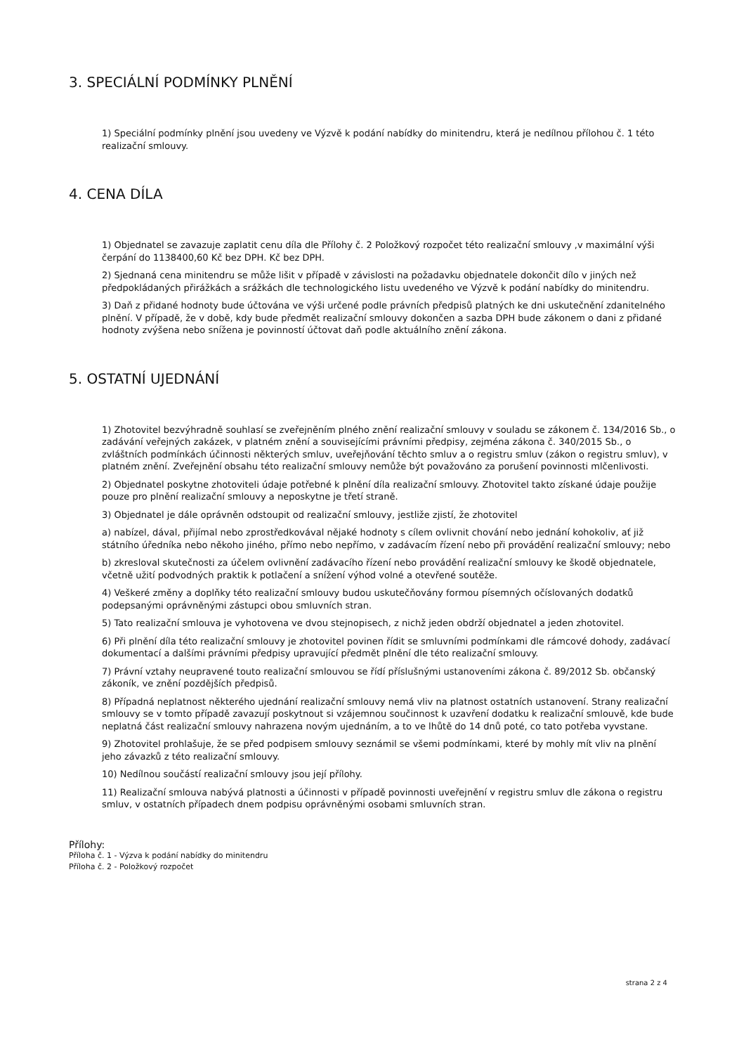3. SPECIÁLNÍ PODMÍNKY PLNĚNÍ
1) Speciální podmínky plnění jsou uvedeny ve Výzvě k podání nabídky do minitendru, která je nedílnou přílohou č. 1 této realizační smlouvy.
4. CENA DÍLA
1) Objednatel se zavazuje zaplatit cenu díla dle Přílohy č. 2 Položkový rozpočet této realizační smlouvy ,v maximální výši čerpání do 1138400,60 Kč bez DPH. Kč bez DPH.
2) Sjednaná cena minitendru se může lišit v případě v závislosti na požadavku objednatele dokončit dílo v jiných než předpokládaných přirážkách a srážkách dle technologického listu uvedeného ve Výzvě k podání nabídky do minitendru.
3) Daň z přidané hodnoty bude účtována ve výši určené podle právních předpisů platných ke dni uskutečnění zdanitelného plnění. V případě, že v době, kdy bude předmět realizační smlouvy dokončen a sazba DPH bude zákonem o dani z přidané hodnoty zvýšena nebo snížena je povinností účtovat daň podle aktuálního znění zákona.
5. OSTATNÍ UJEDNÁNÍ
1) Zhotovitel bezvýhradně souhlasí se zveřejněním plného znění realizační smlouvy v souladu se zákonem č. 134/2016 Sb., o zadávání veřejných zakázek, v platném znění a souvisejícími právními předpisy, zejména zákona č. 340/2015 Sb., o zvláštních podmínkách účinnosti některých smluv, uveřejňování těchto smluv a o registru smluv (zákon o registru smluv), v platném znění. Zveřejnění obsahu této realizační smlouvy nemůže být považováno za porušení povinnosti mlčenlivosti.
2) Objednatel poskytne zhotoviteli údaje potřebné k plnění díla realizační smlouvy. Zhotovitel takto získané údaje použije pouze pro plnění realizační smlouvy a neposkytne je třetí straně.
3) Objednatel je dále oprávněn odstoupit od realizační smlouvy, jestliže zjistí, že zhotovitel
a) nabízel, dával, přijímal nebo zprostředkovával nějaké hodnoty s cílem ovlivnit chování nebo jednání kohokoliv, ať již státního úředníka nebo někoho jiného, přímo nebo nepřímo, v zadávacím řízení nebo při provádění realizační smlouvy; nebo
b) zkresloval skutečnosti za účelem ovlivnění zadávacího řízení nebo provádění realizační smlouvy ke škodě objednatele, včetně užití podvodných praktik k potlačení a snížení výhod volné a otevřené soutěže.
4) Veškeré změny a doplňky této realizační smlouvy budou uskutečňovány formou písemných očíslovaných dodatků podepsanými oprávněnými zástupci obou smluvních stran.
5) Tato realizační smlouva je vyhotovena ve dvou stejnopisech, z nichž jeden obdrží objednatel a jeden zhotovitel.
6) Při plnění díla této realizační smlouvy je zhotovitel povinen řídit se smluvními podmínkami dle rámcové dohody, zadávací dokumentací a dalšími právními předpisy upravující předmět plnění dle této realizační smlouvy.
7) Právní vztahy neupravené touto realizační smlouvou se řídí příslušnými ustanoveními zákona č. 89/2012 Sb. občanský zákoník, ve znění pozdějších předpisů.
8) Případná neplatnost některého ujednání realizační smlouvy nemá vliv na platnost ostatních ustanovení. Strany realizační smlouvy se v tomto případě zavazují poskytnout si vzájemnou součinnost k uzavření dodatku k realizační smlouvě, kde bude neplatná část realizační smlouvy nahrazena novým ujednáním, a to ve lhůtě do 14 dnů poté, co tato potřeba vyvstane.
9) Zhotovitel prohlašuje, že se před podpisem smlouvy seznámil se všemi podmínkami, které by mohly mít vliv na plnění jeho závazků z této realizační smlouvy.
10) Nedílnou součástí realizační smlouvy jsou její přílohy.
11) Realizační smlouva nabývá platnosti a účinnosti v případě povinnosti uveřejnění v registru smluv dle zákona o registru smluv, v ostatních případech dnem podpisu oprávněnými osobami smluvních stran.
Přílohy:
Příloha č. 1 - Výzva k podání nabídky do minitendru
Příloha č. 2 - Položkový rozpočet
strana 2 z 4